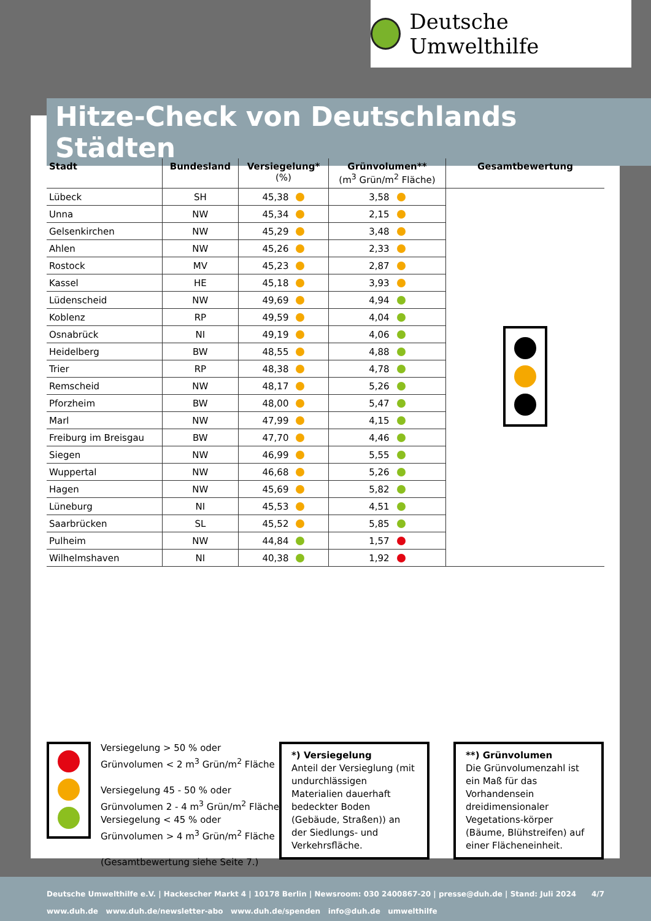Deutsche Umwelthilfe
Hitze-Check von Deutschlands Städten
| Stadt | Bundesland | Versiegelung* (%) | Grünvolumen** (m<sup>3</sup> Grün/m<sup>2</sup> Fläche) | Gesamtbewertung |
| --- | --- | --- | --- | --- |
| Lübeck | SH | 45,38 | 3,58 | |
| Unna | NW | 45,34 | 2,15 | |
| Gelsenkirchen | NW | 45,29 | 3,48 | |
| Ahlen | NW | 45,26 | 2,33 | |
| Rostock | MV | 45,23 | 2,87 | |
| Kassel | HE | 45,18 | 3,93 | |
| Lüdenscheid | NW | 49,69 | 4,94 | |
| Koblenz | RP | 49,59 | 4,04 | |
| Osnabrück | NI | 49,19 | 4,06 | |
| Heidelberg | BW | 48,55 | 4,88 | |
| Trier | RP | 48,38 | 4,78 | |
| Remscheid | NW | 48,17 | 5,26 | |
| Pforzheim | BW | 48,00 | 5,47 | |
| Marl | NW | 47,99 | 4,15 | |
| Freiburg im Breisgau | BW | 47,70 | 4,46 | |
| Siegen | NW | 46,99 | 5,55 | |
| Wuppertal | NW | 46,68 | 5,26 | |
| Hagen | NW | 45,69 | 5,82 | |
| Lüneburg | NI | 45,53 | 4,51 | |
| Saarbrücken | SL | 45,52 | 5,85 | |
| Pulheim | NW | 44,84 | 1,57 | |
| Wilhelmshaven | NI | 40,38 | 1,92 | |
Versiegelung > 50 % oder
Grünvolumen < 2 m<sup>3</sup> Grün/m<sup>2</sup> Fläche
Versiegelung 45 - 50 % oder
Grünvolumen 2 - 4 m<sup>3</sup> Grün/m<sup>2</sup> Fläche
Versiegelung < 45 % oder
Grünvolumen > 4 m<sup>3</sup> Grün/m<sup>2</sup> Fläche
(Gesamtbewertung siehe Seite 7.)
*) Versiegelung
Anteil der Versieglung (mit undurchlässigen Materialien dauerhaft bedeckter Boden (Gebäude, Straßen)) an der Siedlungs- und Verkehrsfläche.
**) Grünvolumen
Die Grünvolumenzahl ist ein Maß für das Vorhandensein dreidimensionaler Vegetations-körper (Bäume, Blühstreifen) auf einer Flächeneinheit.
Deutsche Umwelthilfe e.V. | Hackescher Markt 4 | 10178 Berlin | Newsroom: 030 2400867-20 | presse@duh.de | Stand: Juli 2024 4/7
www.duh.de www.duh.de/newsletter-abo www.duh.de/spenden info@duh.de umwelthilfe